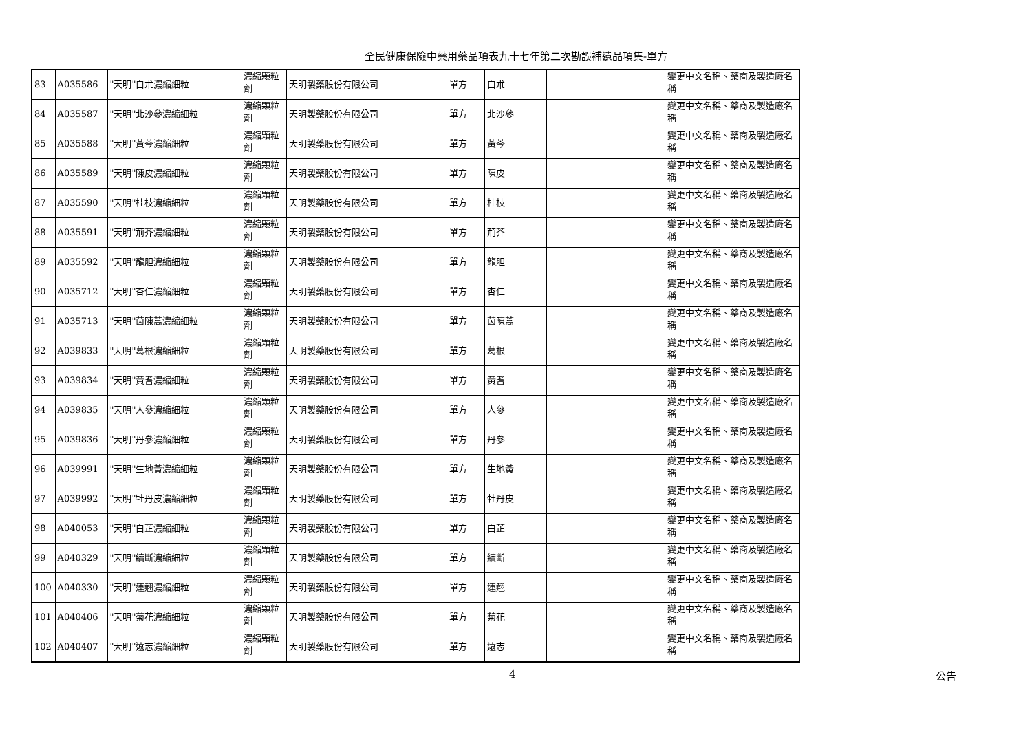全民健康保險中藥用藥品項表九十七年第二次勘誤補遺品項集-單方
| 83 | A035586 | "天明"白朮濃縮細粒 | 濃縮顆粒劑 | 天明製藥股份有限公司 | 單方 | 白朮 | | | 變更中文名稱、藥商及製造廠名稱 |
| 84 | A035587 | "天明"北沙參濃縮細粒 | 濃縮顆粒劑 | 天明製藥股份有限公司 | 單方 | 北沙參 | | | 變更中文名稱、藥商及製造廠名稱 |
| 85 | A035588 | "天明"黃芩濃縮細粒 | 濃縮顆粒劑 | 天明製藥股份有限公司 | 單方 | 黃芩 | | | 變更中文名稱、藥商及製造廠名稱 |
| 86 | A035589 | "天明"陳皮濃縮細粒 | 濃縮顆粒劑 | 天明製藥股份有限公司 | 單方 | 陳皮 | | | 變更中文名稱、藥商及製造廠名稱 |
| 87 | A035590 | "天明"桂枝濃縮細粒 | 濃縮顆粒劑 | 天明製藥股份有限公司 | 單方 | 桂枝 | | | 變更中文名稱、藥商及製造廠名稱 |
| 88 | A035591 | "天明"荊芥濃縮細粒 | 濃縮顆粒劑 | 天明製藥股份有限公司 | 單方 | 荊芥 | | | 變更中文名稱、藥商及製造廠名稱 |
| 89 | A035592 | "天明"龍胆濃縮細粒 | 濃縮顆粒劑 | 天明製藥股份有限公司 | 單方 | 龍胆 | | | 變更中文名稱、藥商及製造廠名稱 |
| 90 | A035712 | "天明"杏仁濃縮細粒 | 濃縮顆粒劑 | 天明製藥股份有限公司 | 單方 | 杏仁 | | | 變更中文名稱、藥商及製造廠名稱 |
| 91 | A035713 | "天明"茵陳蒿濃縮細粒 | 濃縮顆粒劑 | 天明製藥股份有限公司 | 單方 | 茵陳蒿 | | | 變更中文名稱、藥商及製造廠名稱 |
| 92 | A039833 | "天明"葛根濃縮細粒 | 濃縮顆粒劑 | 天明製藥股份有限公司 | 單方 | 葛根 | | | 變更中文名稱、藥商及製造廠名稱 |
| 93 | A039834 | "天明"黃耆濃縮細粒 | 濃縮顆粒劑 | 天明製藥股份有限公司 | 單方 | 黃耆 | | | 變更中文名稱、藥商及製造廠名稱 |
| 94 | A039835 | "天明"人參濃縮細粒 | 濃縮顆粒劑 | 天明製藥股份有限公司 | 單方 | 人參 | | | 變更中文名稱、藥商及製造廠名稱 |
| 95 | A039836 | "天明"丹參濃縮細粒 | 濃縮顆粒劑 | 天明製藥股份有限公司 | 單方 | 丹參 | | | 變更中文名稱、藥商及製造廠名稱 |
| 96 | A039991 | "天明"生地黃濃縮細粒 | 濃縮顆粒劑 | 天明製藥股份有限公司 | 單方 | 生地黃 | | | 變更中文名稱、藥商及製造廠名稱 |
| 97 | A039992 | "天明"牡丹皮濃縮細粒 | 濃縮顆粒劑 | 天明製藥股份有限公司 | 單方 | 牡丹皮 | | | 變更中文名稱、藥商及製造廠名稱 |
| 98 | A040053 | "天明"白芷濃縮細粒 | 濃縮顆粒劑 | 天明製藥股份有限公司 | 單方 | 白芷 | | | 變更中文名稱、藥商及製造廠名稱 |
| 99 | A040329 | "天明"續斷濃縮細粒 | 濃縮顆粒劑 | 天明製藥股份有限公司 | 單方 | 續斷 | | | 變更中文名稱、藥商及製造廠名稱 |
| 100 | A040330 | "天明"連翹濃縮細粒 | 濃縮顆粒劑 | 天明製藥股份有限公司 | 單方 | 連翹 | | | 變更中文名稱、藥商及製造廠名稱 |
| 101 | A040406 | "天明"菊花濃縮細粒 | 濃縮顆粒劑 | 天明製藥股份有限公司 | 單方 | 菊花 | | | 變更中文名稱、藥商及製造廠名稱 |
| 102 | A040407 | "天明"遠志濃縮細粒 | 濃縮顆粒劑 | 天明製藥股份有限公司 | 單方 | 遠志 | | | 變更中文名稱、藥商及製造廠名稱 |
4 公告